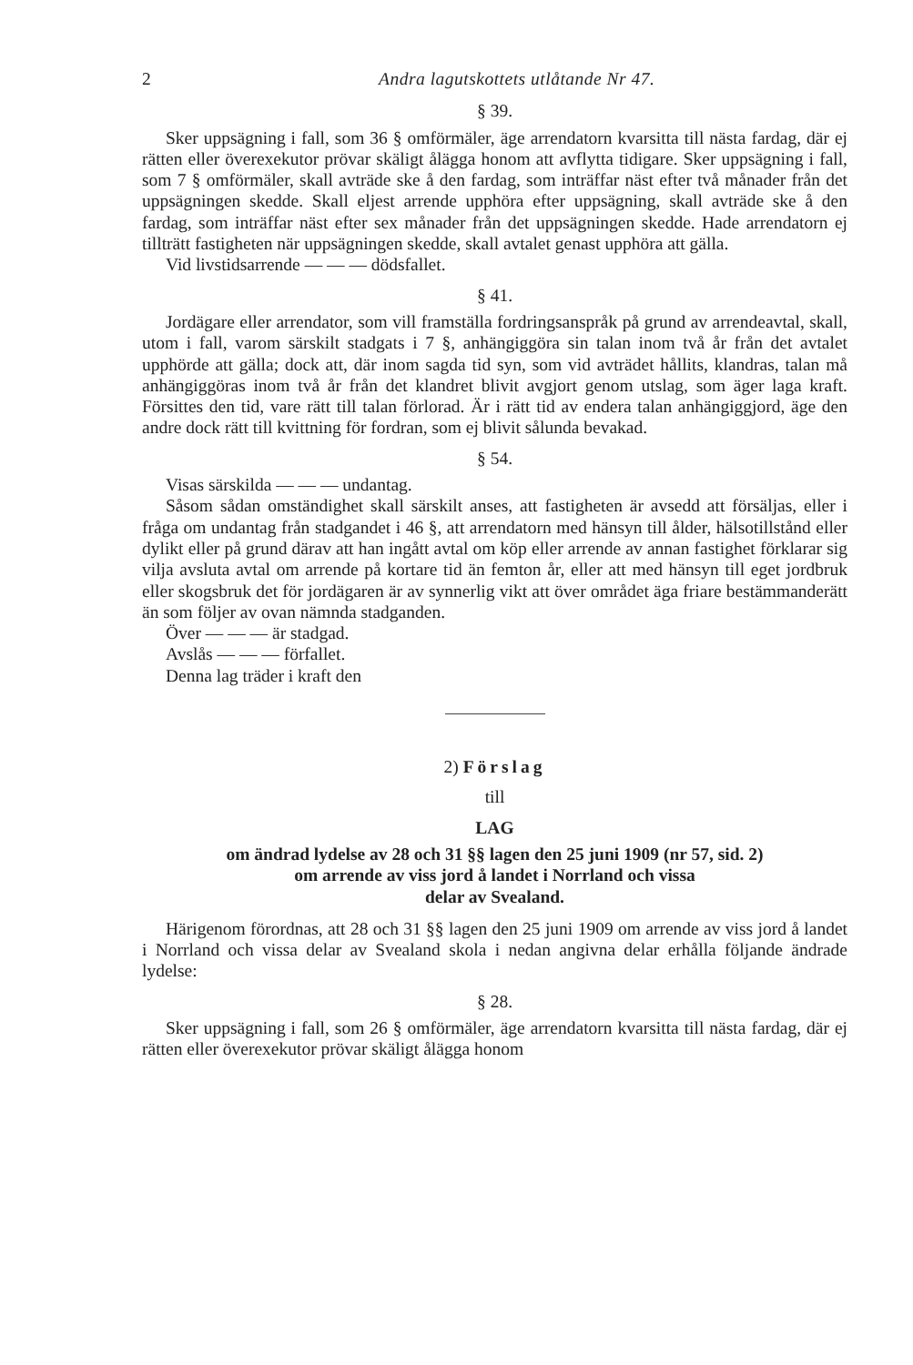2 Andra lagutskottets utlåtande Nr 47.
§ 39.
Sker uppsägning i fall, som 36 § omförmäler, äge arrendatorn kvarsitta till nästa fardag, där ej rätten eller överexekutor prövar skäligt ålägga honom att avflytta tidigare. Sker uppsägning i fall, som 7 § omförmäler, skall avträde ske å den fardag, som inträffar näst efter två månader från det uppsägningen skedde. Skall eljest arrende upphöra efter uppsägning, skall avträde ske å den fardag, som inträffar näst efter sex månader från det uppsägningen skedde. Hade arrendatorn ej tillträtt fastigheten när uppsägningen skedde, skall avtalet genast upphöra att gälla.
Vid livstidsarrende — — — dödsfallet.
§ 41.
Jordägare eller arrendator, som vill framställa fordringsanspråk på grund av arrendeavtal, skall, utom i fall, varom särskilt stadgats i 7 §, anhängiggöra sin talan inom två år från det avtalet upphörde att gälla; dock att, där inom sagda tid syn, som vid avträdet hållits, klandras, talan må anhängiggöras inom två år från det klandret blivit avgjort genom utslag, som äger laga kraft. Försittes den tid, vare rätt till talan förlorad. Är i rätt tid av endera talan anhängiggjord, äge den andre dock rätt till kvittning för fordran, som ej blivit sålunda bevakad.
§ 54.
Visas särskilda — — — undantag.
Såsom sådan omständighet skall särskilt anses, att fastigheten är avsedd att försäljas, eller i fråga om undantag från stadgandet i 46 §, att arrendatorn med hänsyn till ålder, hälsotillstånd eller dylikt eller på grund därav att han ingått avtal om köp eller arrende av annan fastighet förklarar sig vilja avsluta avtal om arrende på kortare tid än femton år, eller att med hänsyn till eget jordbruk eller skogsbruk det för jordägaren är av synnerlig vikt att över området äga friare bestämmanderätt än som följer av ovan nämnda stadganden.
Över — — — är stadgad.
Avslås — — — förfallet.
Denna lag träder i kraft den
2) Förslag
till
LAG
om ändrad lydelse av 28 och 31 §§ lagen den 25 juni 1909 (nr 57, sid. 2)
om arrende av viss jord å landet i Norrland och vissa
delar av Svealand.
Härigenom förordnas, att 28 och 31 §§ lagen den 25 juni 1909 om arrende av viss jord å landet i Norrland och vissa delar av Svealand skola i nedan angivna delar erhålla följande ändrade lydelse:
§ 28.
Sker uppsägning i fall, som 26 § omförmäler, äge arrendatorn kvarsitta till nästa fardag, där ej rätten eller överexekutor prövar skäligt ålägga honom